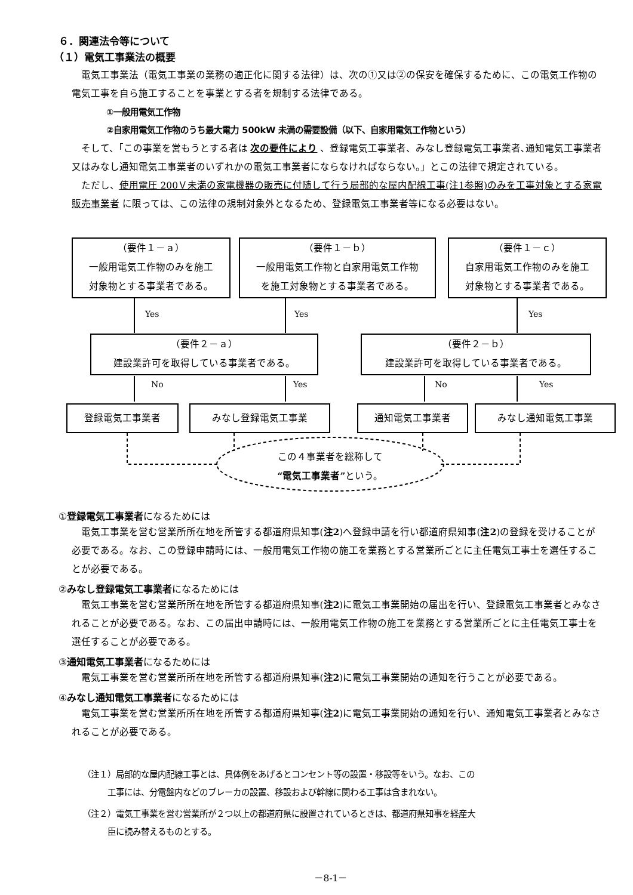６．関連法令等について
（１）電気工事業法の概要
電気工事業法（電気工事業の業務の適正化に関する法律）は、次の①又は②の保安を確保するために、この電気工作物の電気工事を自ら施工することを事業とする者を規制する法律である。
①一般用電気工作物
②自家用電気工作物のうち最大電力 500kW 未満の需要設備（以下、自家用電気工作物という）
そして、「この事業を営もうとする者は 次の要件により 、登録電気工事業者、みなし登録電気工事業者､通知電気工事業者又はみなし通知電気工事業者のいずれかの電気工事業者にならなければならない。」とこの法律で規定されている。
ただし、使用電圧 200Ｖ未満の家電機器の販売に付随して行う局部的な屋内配線工事(注1参照)のみを工事対象とする家電販売事業者 に限っては、この法律の規制対象外となるため、登録電気工事業者等になる必要はない。
（要件１－ａ）
一般用電気工作物のみを施工
対象物とする事業者である。
（要件１－ｂ）
一般用電気工作物と自家用電気工作物
を施工対象物とする事業者である。
（要件１－ｃ）
自家用電気工作物のみを施工
対象物とする事業者である。
Yes Yes Yes
（要件２－ａ）
建設業許可を取得している事業者である。
（要件２－ｂ）
建設業許可を取得している事業者である。
No Yes No Yes
登録電気工事業者 みなし登録電気工事業 通知電気工事業者 みなし通知電気工事業
この４事業者を総称して
“電気工事業者”という。
①登録電気工事業者になるためには
電気工事業を営む営業所所在地を所管する都道府県知事(注2)へ登録申請を行い都道府県知事(注2)の登録を受けることが必要である。なお、この登録申請時には、一般用電気工作物の施工を業務とする営業所ごとに主任電気工事士を選任することが必要である。
②みなし登録電気工事業者になるためには
電気工事業を営む営業所所在地を所管する都道府県知事(注2)に電気工事業開始の届出を行い、登録電気工事業者とみなされることが必要である。なお、この届出申請時には、一般用電気工作物の施工を業務とする営業所ごとに主任電気工事士を選任することが必要である。
③通知電気工事業者になるためには
電気工事業を営む営業所所在地を所管する都道府県知事(注2)に電気工事業開始の通知を行うことが必要である。
④みなし通知電気工事業者になるためには
電気工事業を営む営業所所在地を所管する都道府県知事(注2)に電気工事業開始の通知を行い、通知電気工事業者とみなされることが必要である。
（注１）局部的な屋内配線工事とは、具体例をあげるとコンセント等の設置・移設等をいう。なお、この
　　　工事には、分電盤内などのブレーカの設置、移設および幹線に関わる工事は含まれない。
（注２）電気工事業を営む営業所が２つ以上の都道府県に設置されているときは、都道府県知事を経産大
　　　臣に読み替えるものとする。
－8-1－